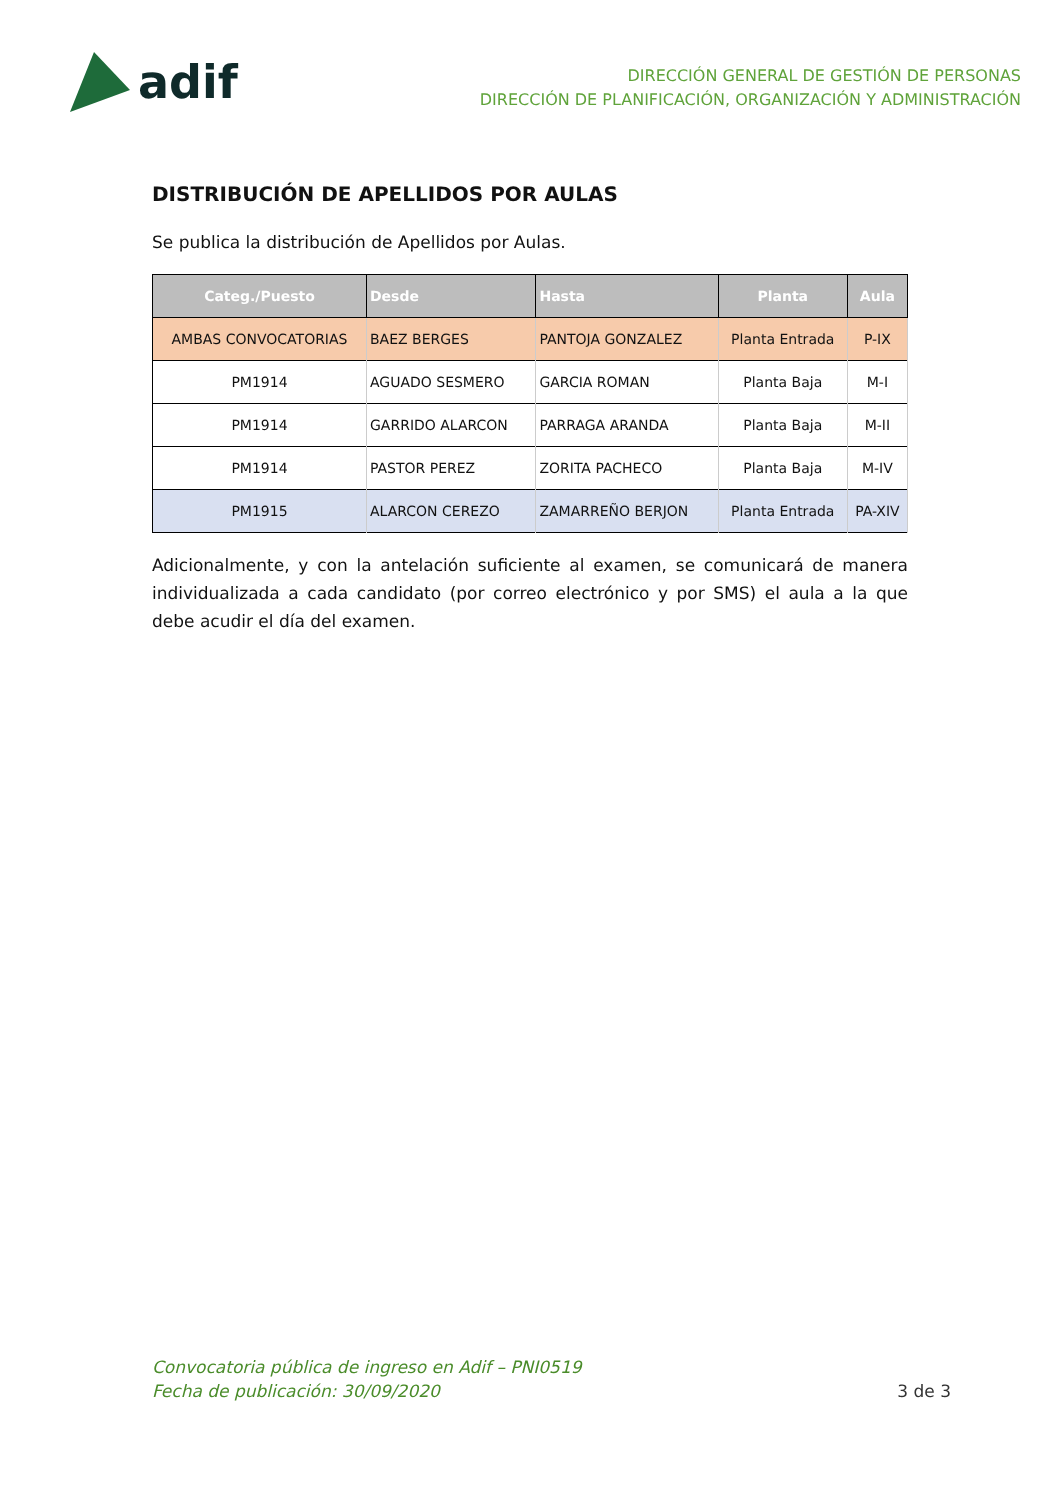adif
DIRECCIÓN GENERAL DE GESTIÓN DE PERSONAS
DIRECCIÓN DE PLANIFICACIÓN, ORGANIZACIÓN Y ADMINISTRACIÓN
DISTRIBUCIÓN DE APELLIDOS POR AULAS
Se publica la distribución de Apellidos por Aulas.
| Categ./Puesto | Desde | Hasta | Planta | Aula |
| --- | --- | --- | --- | --- |
| AMBAS CONVOCATORIAS | BAEZ BERGES | PANTOJA GONZALEZ | Planta Entrada | P-IX |
| PM1914 | AGUADO SESMERO | GARCIA ROMAN | Planta Baja | M-I |
| PM1914 | GARRIDO ALARCON | PARRAGA ARANDA | Planta Baja | M-II |
| PM1914 | PASTOR PEREZ | ZORITA PACHECO | Planta Baja | M-IV |
| PM1915 | ALARCON CEREZO | ZAMARREÑO BERJON | Planta Entrada | PA-XIV |
Adicionalmente, y con la antelación suficiente al examen, se comunicará de manera individualizada a cada candidato (por correo electrónico y por SMS) el aula a la que debe acudir el día del examen.
Convocatoria pública de ingreso en Adif – PNI0519
Fecha de publicación: 30/09/2020
3 de 3